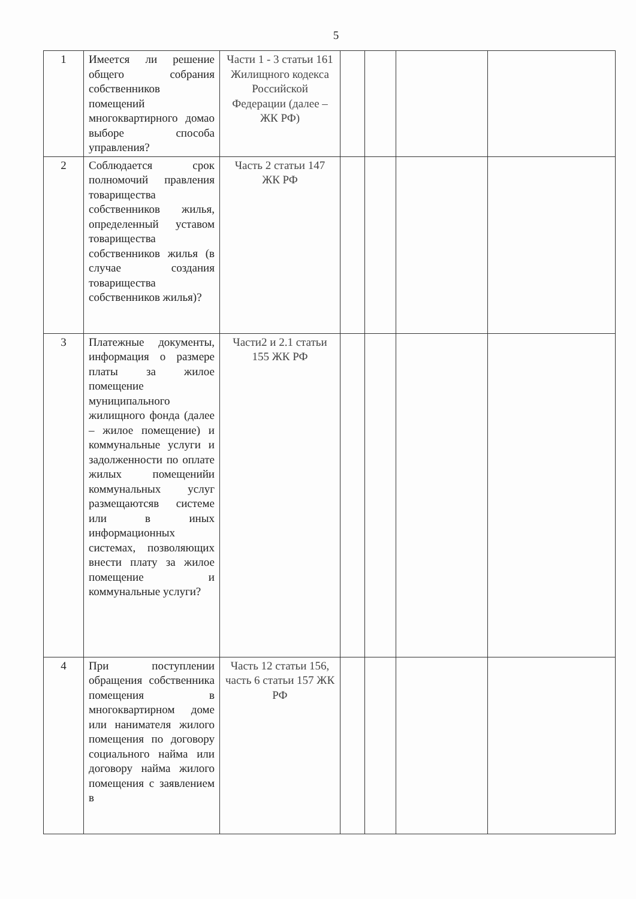5
| 1 | Имеется ли решение общего собрания собственников помещений многоквартирного домао выборе способа управления? | Части 1 - 3 статьи 161 Жилищного кодекса Российской Федерации (далее – ЖК РФ) | | | | |
| 2 | Соблюдается срок полномочий правления товарищества собственников жилья, определенный уставом товарищества собственников жилья (в случае создания товарищества собственников жилья)? | Часть 2 статьи 147 ЖК РФ | | | | |
| 3 | Платежные документы, информация о размере платы за жилое помещение муниципального жилищного фонда (далее – жилое помещение) и коммунальные услуги и задолженности по оплате жилых помещенийи коммунальных услуг размещаютсяв системе или в иных информационных системах, позволяющих внести плату за жилое помещение и коммунальные услуги? | Части2 и 2.1 статьи 155 ЖК РФ | | | | |
| 4 | При поступлении обращения собственника помещения в многоквартирном доме или нанимателя жилого помещения по договору социального найма или договору найма жилого помещения с заявлением в | Часть 12 статьи 156, часть 6 статьи 157 ЖК РФ | | | | |